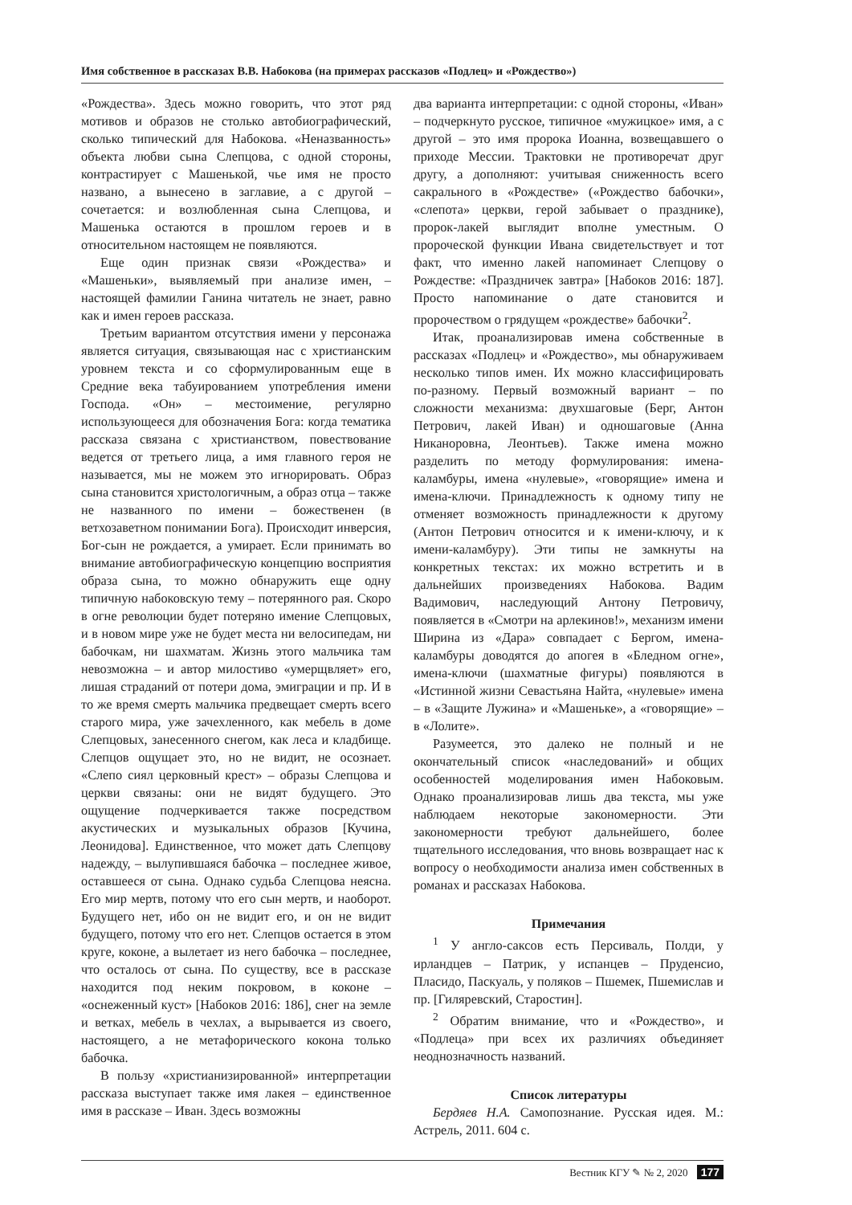Имя собственное в рассказах В.В. Набокова (на примерах рассказов «Подлец» и «Рождество»)
«Рождества». Здесь можно говорить, что этот ряд мотивов и образов не столько автобиографический, сколько типический для Набокова. «Неназванность» объекта любви сына Слепцова, с одной стороны, контрастирует с Машенькой, чье имя не просто названо, а вынесено в заглавие, а с другой – сочетается: и возлюбленная сына Слепцова, и Машенька остаются в прошлом героев и в относительном настоящем не появляются.
Еще один признак связи «Рождества» и «Машеньки», выявляемый при анализе имен, – настоящей фамилии Ганина читатель не знает, равно как и имен героев рассказа.
Третьим вариантом отсутствия имени у персонажа является ситуация, связывающая нас с христианским уровнем текста и со сформулированным еще в Средние века табуированием употребления имени Господа. «Он» – местоимение, регулярно использующееся для обозначения Бога: когда тематика рассказа связана с христианством, повествование ведется от третьего лица, а имя главного героя не называется, мы не можем это игнорировать. Образ сына становится христологичным, а образ отца – также не названного по имени – божественен (в ветхозаветном понимании Бога). Происходит инверсия, Бог-сын не рождается, а умирает. Если принимать во внимание автобиографическую концепцию восприятия образа сына, то можно обнаружить еще одну типичную набоковскую тему – потерянного рая. Скоро в огне революции будет потеряно имение Слепцовых, и в новом мире уже не будет места ни велосипедам, ни бабочкам, ни шахматам. Жизнь этого мальчика там невозможна – и автор милостиво «умерщвляет» его, лишая страданий от потери дома, эмиграции и пр. И в то же время смерть мальчика предвещает смерть всего старого мира, уже зачехленного, как мебель в доме Слепцовых, занесенного снегом, как леса и кладбище. Слепцов ощущает это, но не видит, не осознает. «Слепо сиял церковный крест» – образы Слепцова и церкви связаны: они не видят будущего. Это ощущение подчеркивается также посредством акустических и музыкальных образов [Кучина, Леонидова]. Единственное, что может дать Слепцову надежду, – вылупившаяся бабочка – последнее живое, оставшееся от сына. Однако судьба Слепцова неясна. Его мир мертв, потому что его сын мертв, и наоборот. Будущего нет, ибо он не видит его, и он не видит будущего, потому что его нет. Слепцов остается в этом круге, коконе, а вылетает из него бабочка – последнее, что осталось от сына. По существу, все в рассказе находится под неким покровом, в коконе – «оснеженный куст» [Набоков 2016: 186], снег на земле и ветках, мебель в чехлах, а вырывается из своего, настоящего, а не метафорического кокона только бабочка.
В пользу «христианизированной» интерпретации рассказа выступает также имя лакея – единственное имя в рассказе – Иван. Здесь возможны
два варианта интерпретации: с одной стороны, «Иван» – подчеркнуто русское, типичное «мужицкое» имя, а с другой – это имя пророка Иоанна, возвещавшего о приходе Мессии. Трактовки не противоречат друг другу, а дополняют: учитывая сниженность всего сакрального в «Рождестве» («Рождество бабочки», «слепота» церкви, герой забывает о празднике), пророк-лакей выглядит вполне уместным. О пророческой функции Ивана свидетельствует и тот факт, что именно лакей напоминает Слепцову о Рождестве: «Праздничек завтра» [Набоков 2016: 187]. Просто напоминание о дате становится и пророчеством о грядущем «рождестве» бабочки<sup>2</sup>.
Итак, проанализировав имена собственные в рассказах «Подлец» и «Рождество», мы обнаруживаем несколько типов имен. Их можно классифицировать по-разному. Первый возможный вариант – по сложности механизма: двухшаговые (Берг, Антон Петрович, лакей Иван) и одношаговые (Анна Никаноровна, Леонтьев). Также имена можно разделить по методу формулирования: имена-каламбуры, имена «нулевые», «говорящие» имена и имена-ключи. Принадлежность к одному типу не отменяет возможность принадлежности к другому (Антон Петрович относится и к имени-ключу, и к имени-каламбуру). Эти типы не замкнуты на конкретных текстах: их можно встретить и в дальнейших произведениях Набокова. Вадим Вадимович, наследующий Антону Петровичу, появляется в «Смотри на арлекинов!», механизм имени Ширина из «Дара» совпадает с Бергом, имена-каламбуры доводятся до апогея в «Бледном огне», имена-ключи (шахматные фигуры) появляются в «Истинной жизни Севастьяна Найта, «нулевые» имена – в «Защите Лужина» и «Машеньке», а «говорящие» – в «Лолите».
Разумеется, это далеко не полный и не окончательный список «наследований» и общих особенностей моделирования имен Набоковым. Однако проанализировав лишь два текста, мы уже наблюдаем некоторые закономерности. Эти закономерности требуют дальнейшего, более тщательного исследования, что вновь возвращает нас к вопросу о необходимости анализа имен собственных в романах и рассказах Набокова.
Примечания
<sup>1</sup> У англо-саксов есть Персиваль, Полди, у ирландцев – Патрик, у испанцев – Пруденсио, Пласидо, Паскуаль, у поляков – Пшемек, Пшемислав и пр. [Гиляревский, Старостин].
<sup>2</sup> Обратим внимание, что и «Рождество», и «Подлеца» при всех их различиях объединяет неоднозначность названий.
Список литературы
Бердяев Н.А. Самопознание. Русская идея. М.: Астрель, 2011. 604 с.
Вестник КГУ ✎ № 2, 2020 177